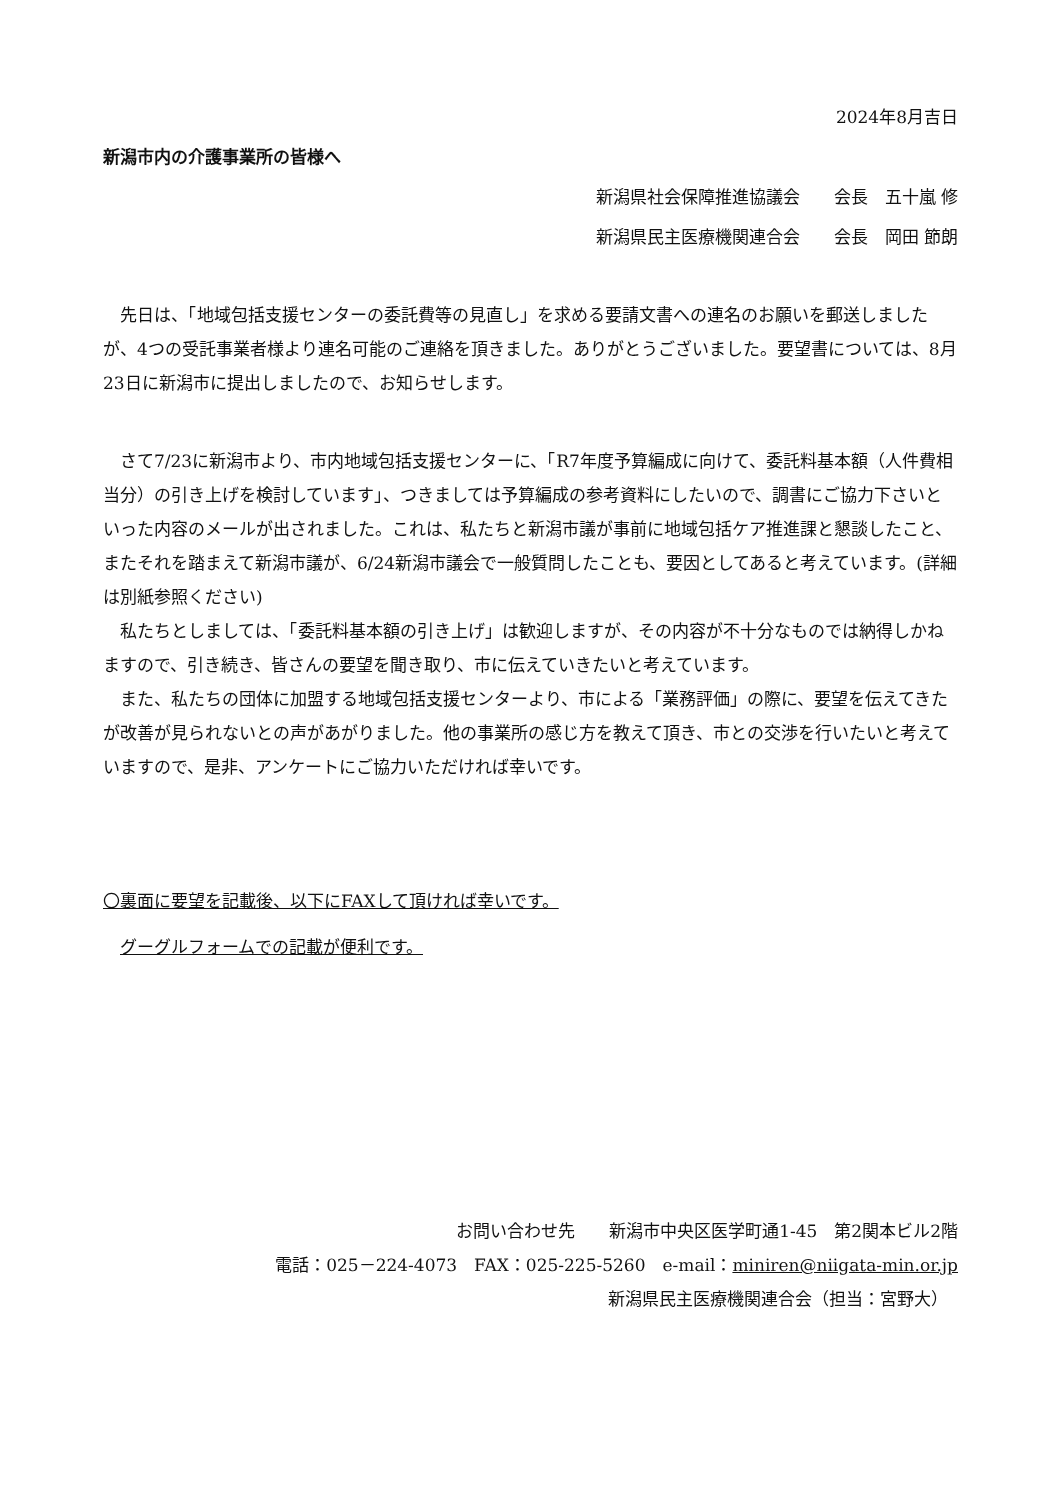2024年8月吉日
新潟市内の介護事業所の皆様へ
新潟県社会保障推進協議会　　会長　五十嵐 修
新潟県民主医療機関連合会　　会長　岡田 節朗
　先日は、「地域包括支援センターの委託費等の見直し」を求める要請文書への連名のお願いを郵送しましたが、4つの受託事業者様より連名可能のご連絡を頂きました。ありがとうございました。要望書については、8月23日に新潟市に提出しましたので、お知らせします。
　さて7/23に新潟市より、市内地域包括支援センターに、「R7年度予算編成に向けて、委託料基本額（人件費相当分）の引き上げを検討しています」、つきましては予算編成の参考資料にしたいので、調書にご協力下さいといった内容のメールが出されました。これは、私たちと新潟市議が事前に地域包括ケア推進課と懇談したこと、またそれを踏まえて新潟市議が、6/24新潟市議会で一般質問したことも、要因としてあると考えています。(詳細は別紙参照ください)
　私たちとしましては、「委託料基本額の引き上げ」は歓迎しますが、その内容が不十分なものでは納得しかねますので、引き続き、皆さんの要望を聞き取り、市に伝えていきたいと考えています。
　また、私たちの団体に加盟する地域包括支援センターより、市による「業務評価」の際に、要望を伝えてきたが改善が見られないとの声があがりました。他の事業所の感じ方を教えて頂き、市との交渉を行いたいと考えていますので、是非、アンケートにご協力いただければ幸いです。
〇裏面に要望を記載後、以下にFAXして頂ければ幸いです。
　グーグルフォームでの記載が便利です。
お問い合わせ先　　新潟市中央区医学町通1-45　第2関本ビル2階
電話：025－224-4073　FAX：025-225-5260　e-mail：miniren@niigata-min.or.jp
新潟県民主医療機関連合会（担当：宮野大）